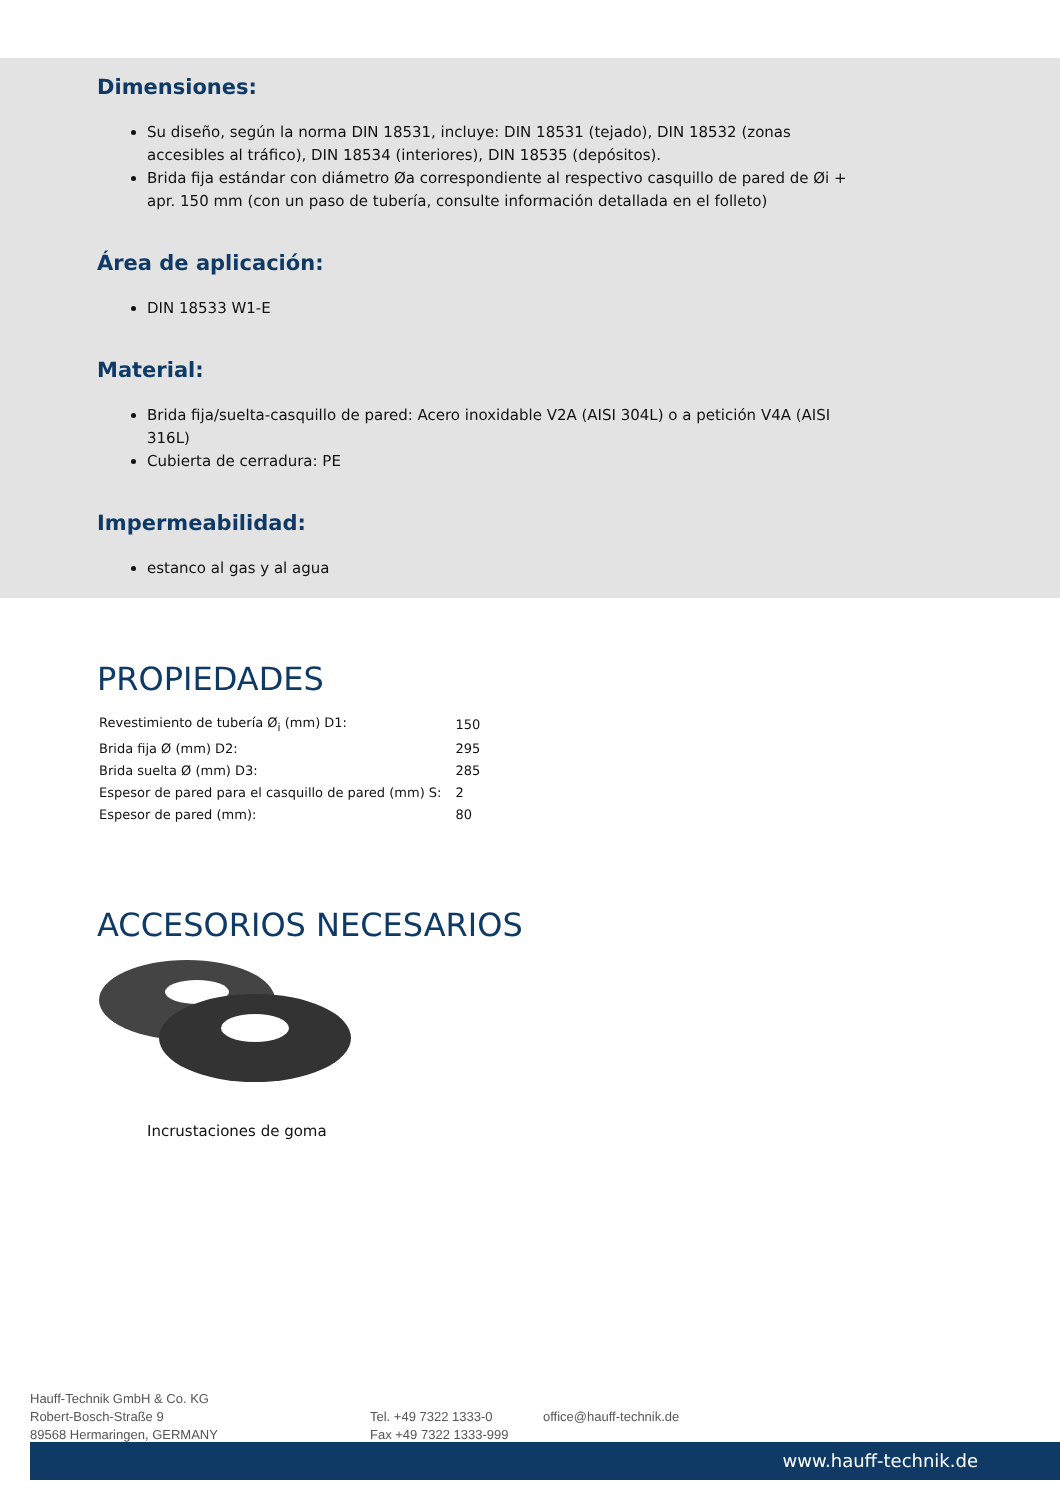Dimensiones:
Su diseño, según la norma DIN 18531, incluye: DIN 18531 (tejado), DIN 18532 (zonas accesibles al tráfico), DIN 18534 (interiores), DIN 18535 (depósitos).
Brida fija estándar con diámetro Øa correspondiente al respectivo casquillo de pared de Øi + apr. 150 mm (con un paso de tubería, consulte información detallada en el folleto)
Área de aplicación:
DIN 18533 W1-E
Material:
Brida fija/suelta-casquillo de pared: Acero inoxidable V2A (AISI 304L) o a petición V4A (AISI 316L)
Cubierta de cerradura: PE
Impermeabilidad:
estanco al gas y al agua
PROPIEDADES
| Revestimiento de tubería Ø<sub>i</sub> (mm) D1: | 150 |
| Brida fija Ø (mm) D2: | 295 |
| Brida suelta Ø (mm) D3: | 285 |
| Espesor de pared para el casquillo de pared (mm) S: | 2 |
| Espesor de pared (mm): | 80 |
ACCESORIOS NECESARIOS
Incrustaciones de goma
Hauff-Technik GmbH & Co. KG
Robert-Bosch-Straße 9
89568 Hermaringen, GERMANY
Tel. +49 7322 1333-0
Fax +49 7322 1333-999
office@hauff-technik.de
www.hauff-technik.de